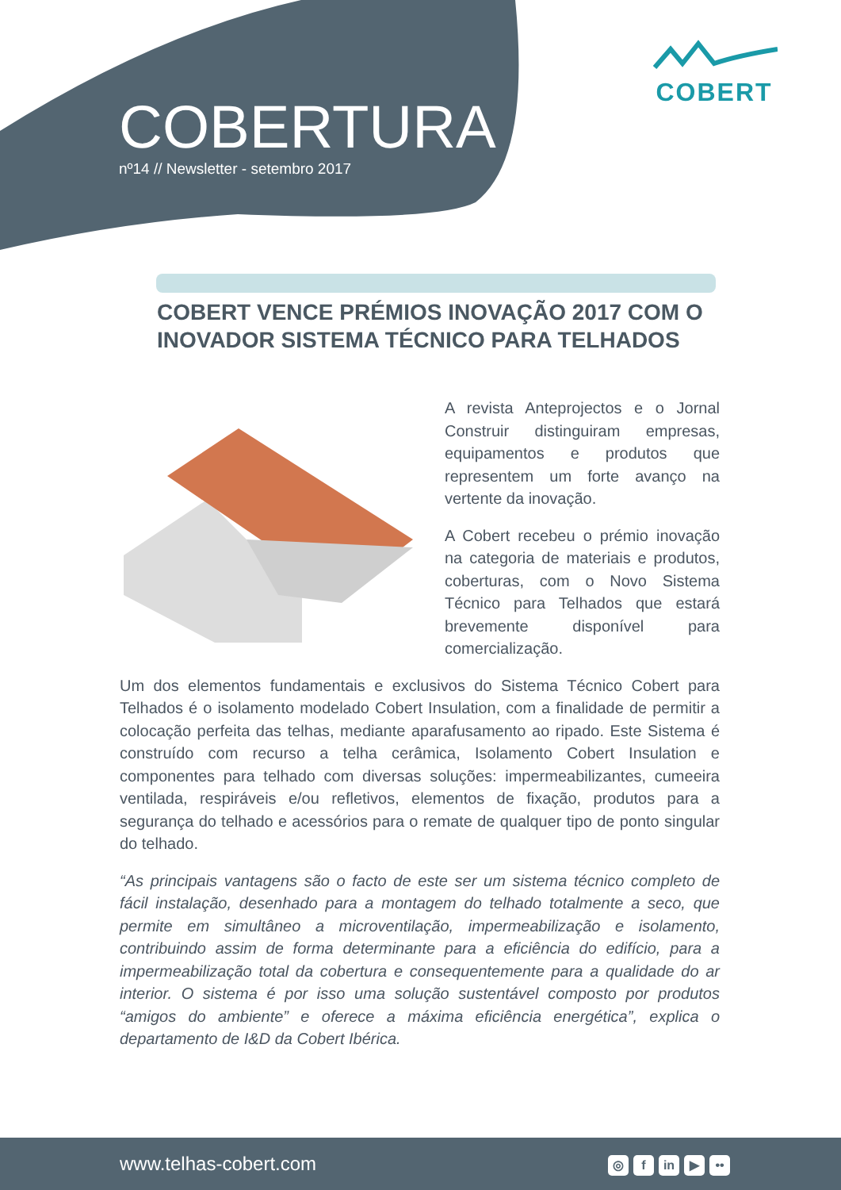COBERTURA
nº14 // Newsletter - setembro 2017
COBERT
COBERT VENCE PRÉMIOS INOVAÇÃO 2017 COM O INOVADOR SISTEMA TÉCNICO PARA TELHADOS
A revista Anteprojectos e o Jornal Construir distinguiram empresas, equipamentos e produtos que representem um forte avanço na vertente da inovação.
A Cobert recebeu o prémio inovação na categoria de materiais e produtos, coberturas, com o Novo Sistema Técnico para Telhados que estará brevemente disponível para comercialização.
Um dos elementos fundamentais e exclusivos do Sistema Técnico Cobert para Telhados é o isolamento modelado Cobert Insulation, com a finalidade de permitir a colocação perfeita das telhas, mediante aparafusamento ao ripado. Este Sistema é construído com recurso a telha cerâmica, Isolamento Cobert Insulation e componentes para telhado com diversas soluções: impermeabilizantes, cumeeira ventilada, respiráveis e/ou refletivos, elementos de fixação, produtos para a segurança do telhado e acessórios para o remate de qualquer tipo de ponto singular do telhado.
“As principais vantagens são o facto de este ser um sistema técnico completo de fácil instalação, desenhado para a montagem do telhado totalmente a seco, que permite em simultâneo a microventilação, impermeabilização e isolamento, contribuindo assim de forma determinante para a eficiência do edifício, para a impermeabilização total da cobertura e consequentemente para a qualidade do ar interior. O sistema é por isso uma solução sustentável composto por produtos “amigos do ambiente” e oferece a máxima eficiência energética”, explica o departamento de I&D da Cobert Ibérica.
www.telhas-cobert.com
◎ f in ▶ ••